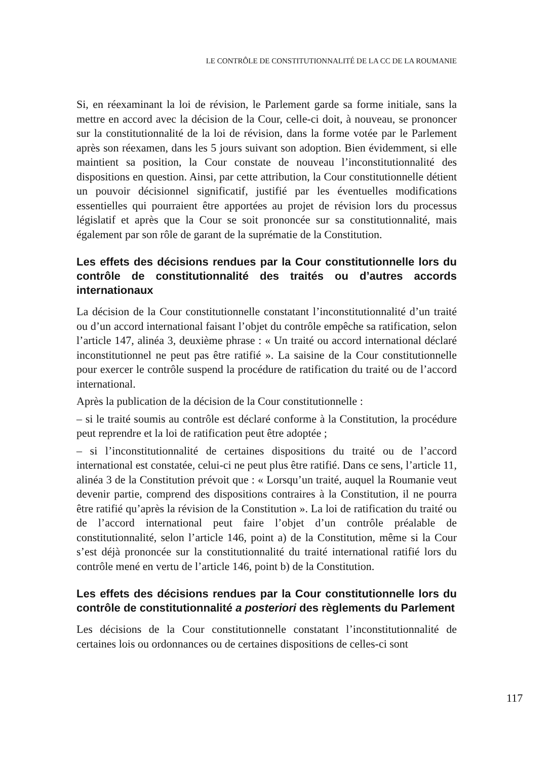LE CONTRÔLE DE CONSTITUTIONNALITÉ DE LA CC DE LA ROUMANIE
Si, en réexaminant la loi de révision, le Parlement garde sa forme initiale, sans la mettre en accord avec la décision de la Cour, celle-ci doit, à nouveau, se prononcer sur la constitutionnalité de la loi de révision, dans la forme votée par le Parlement après son réexamen, dans les 5 jours suivant son adoption. Bien évidemment, si elle maintient sa position, la Cour constate de nouveau l’inconstitutionnalité des dispositions en question. Ainsi, par cette attribution, la Cour constitutionnelle détient un pouvoir décisionnel significatif, justifié par les éventuelles modifications essentielles qui pourraient être apportées au projet de révision lors du processus législatif et après que la Cour se soit prononcée sur sa constitutionnalité, mais également par son rôle de garant de la suprématie de la Constitution.
Les effets des décisions rendues par la Cour constitutionnelle lors du contrôle de constitutionnalité des traités ou d’autres accords internationaux
La décision de la Cour constitutionnelle constatant l’inconstitutionnalité d’un traité ou d’un accord international faisant l’objet du contrôle empêche sa ratification, selon l’article 147, alinéa 3, deuxième phrase : « Un traité ou accord international déclaré inconstitutionnel ne peut pas être ratifié ». La saisine de la Cour constitutionnelle pour exercer le contrôle suspend la procédure de ratification du traité ou de l’accord international.
Après la publication de la décision de la Cour constitutionnelle :
– si le traité soumis au contrôle est déclaré conforme à la Constitution, la procédure peut reprendre et la loi de ratification peut être adoptée ;
– si l’inconstitutionnalité de certaines dispositions du traité ou de l’accord international est constatée, celui-ci ne peut plus être ratifié. Dans ce sens, l’article 11, alinéa 3 de la Constitution prévoit que : « Lorsqu’un traité, auquel la Roumanie veut devenir partie, comprend des dispositions contraires à la Constitution, il ne pourra être ratifié qu’après la révision de la Constitution ». La loi de ratification du traité ou de l’accord international peut faire l’objet d’un contrôle préalable de constitutionnalité, selon l’article 146, point a) de la Constitution, même si la Cour s’est déjà prononcée sur la constitutionnalité du traité international ratifié lors du contrôle mené en vertu de l’article 146, point b) de la Constitution.
Les effets des décisions rendues par la Cour constitutionnelle lors du contrôle de constitutionnalité a posteriori des règlements du Parlement
Les décisions de la Cour constitutionnelle constatant l’inconstitutionnalité de certaines lois ou ordonnances ou de certaines dispositions de celles-ci sont
117